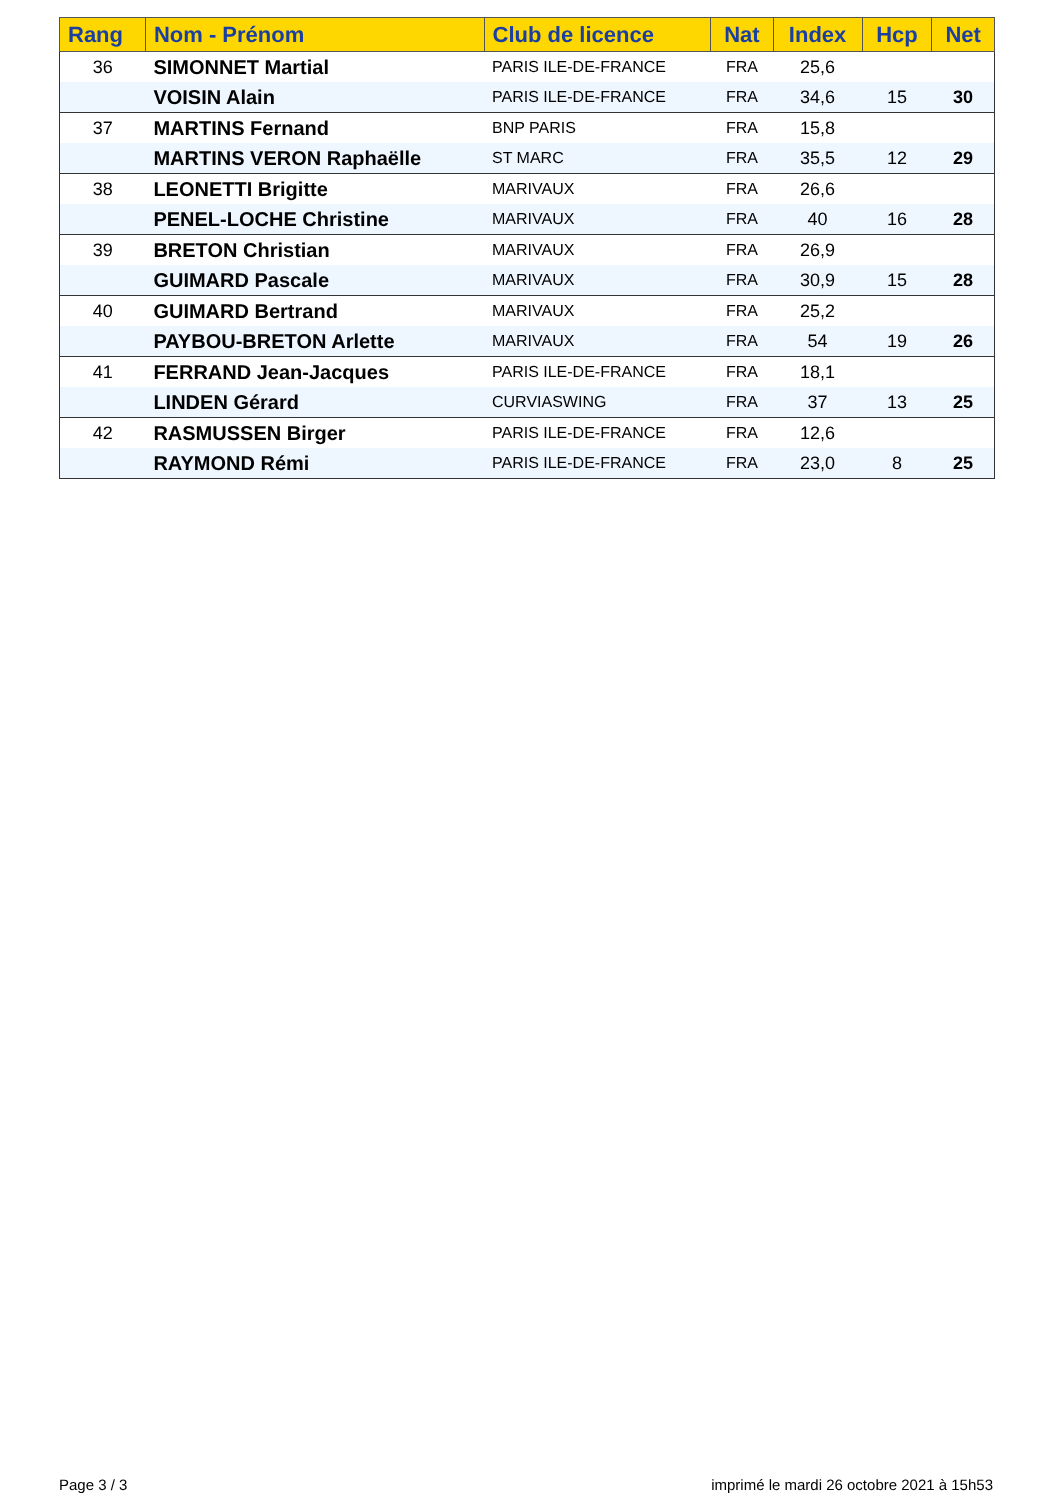| Rang | Nom - Prénom | Club de licence | Nat | Index | Hcp | Net |
| --- | --- | --- | --- | --- | --- | --- |
| 36 | SIMONNET Martial | PARIS ILE-DE-FRANCE | FRA | 25,6 | | |
| | VOISIN Alain | PARIS ILE-DE-FRANCE | FRA | 34,6 | 15 | 30 |
| 37 | MARTINS Fernand | BNP PARIS | FRA | 15,8 | | |
| | MARTINS VERON Raphaëlle | ST MARC | FRA | 35,5 | 12 | 29 |
| 38 | LEONETTI Brigitte | MARIVAUX | FRA | 26,6 | | |
| | PENEL-LOCHE Christine | MARIVAUX | FRA | 40 | 16 | 28 |
| 39 | BRETON Christian | MARIVAUX | FRA | 26,9 | | |
| | GUIMARD Pascale | MARIVAUX | FRA | 30,9 | 15 | 28 |
| 40 | GUIMARD Bertrand | MARIVAUX | FRA | 25,2 | | |
| | PAYBOU-BRETON Arlette | MARIVAUX | FRA | 54 | 19 | 26 |
| 41 | FERRAND Jean-Jacques | PARIS ILE-DE-FRANCE | FRA | 18,1 | | |
| | LINDEN Gérard | CURVIASWING | FRA | 37 | 13 | 25 |
| 42 | RASMUSSEN Birger | PARIS ILE-DE-FRANCE | FRA | 12,6 | | |
| | RAYMOND Rémi | PARIS ILE-DE-FRANCE | FRA | 23,0 | 8 | 25 |
Page 3 / 3
imprimé le mardi 26 octobre 2021 à 15h53